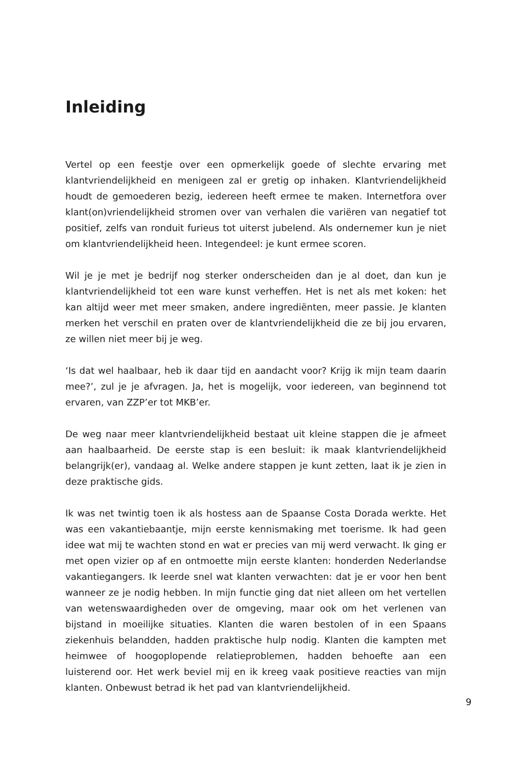Inleiding
Vertel op een feestje over een opmerkelijk goede of slechte ervaring met klantvriendelijkheid en menigeen zal er gretig op inhaken. Klantvriendelijkheid houdt de gemoederen bezig, iedereen heeft ermee te maken. Internetfora over klant(on)vriendelijkheid stromen over van verhalen die variëren van negatief tot positief, zelfs van ronduit furieus tot uiterst jubelend. Als ondernemer kun je niet om klantvriendelijkheid heen. Integendeel: je kunt ermee scoren.
Wil je je met je bedrijf nog sterker onderscheiden dan je al doet, dan kun je klantvriendelijkheid tot een ware kunst verheffen. Het is net als met koken: het kan altijd weer met meer smaken, andere ingrediënten, meer passie. Je klanten merken het verschil en praten over de klantvriendelijkheid die ze bij jou ervaren, ze willen niet meer bij je weg.
‘Is dat wel haalbaar, heb ik daar tijd en aandacht voor? Krijg ik mijn team daarin mee?’, zul je je afvragen. Ja, het is mogelijk, voor iedereen, van beginnend tot ervaren, van ZZP’er tot MKB’er.
De weg naar meer klantvriendelijkheid bestaat uit kleine stappen die je afmeet aan haalbaarheid. De eerste stap is een besluit: ik maak klantvriendelijkheid belangrijk(er), vandaag al. Welke andere stappen je kunt zetten, laat ik je zien in deze praktische gids.
Ik was net twintig toen ik als hostess aan de Spaanse Costa Dorada werkte. Het was een vakantiebaantje, mijn eerste kennismaking met toerisme. Ik had geen idee wat mij te wachten stond en wat er precies van mij werd verwacht. Ik ging er met open vizier op af en ontmoette mijn eerste klanten: honderden Nederlandse vakantiegangers. Ik leerde snel wat klanten verwachten: dat je er voor hen bent wanneer ze je nodig hebben. In mijn functie ging dat niet alleen om het vertellen van wetenswaardigheden over de omgeving, maar ook om het verlenen van bijstand in moeilijke situaties. Klanten die waren bestolen of in een Spaans ziekenhuis belandden, hadden praktische hulp nodig. Klanten die kampten met heimwee of hoogoplopende relatieproblemen, hadden behoefte aan een luisterend oor. Het werk beviel mij en ik kreeg vaak positieve reacties van mijn klanten. Onbewust betrad ik het pad van klantvriendelijkheid.
9